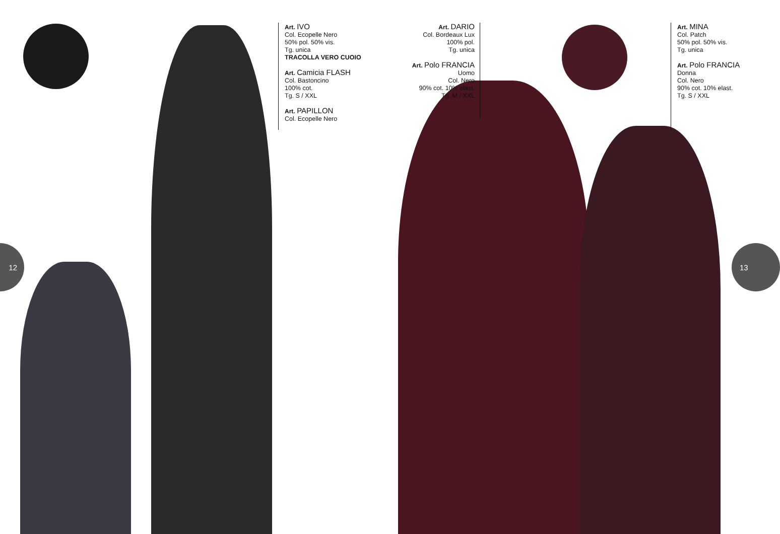12
Art. IVO
Col. Ecopelle Nero
50% pol. 50% vis.
Tg. unica
TRACOLLA VERO CUOIO
Art. Camicia FLASH
Col. Bastoncino
100% cot.
Tg. S / XXL
Art. PAPILLON
Col. Ecopelle Nero
Art. DARIO
Col. Bordeaux Lux
100% pol.
Tg. unica
Art. Polo FRANCIA
Uomo
Col. Nero
90% cot. 10% elast.
Tg. M / XXL
Art. MINA
Col. Patch
50% pol. 50% vis.
Tg. unica
Art. Polo FRANCIA
Donna
Col. Nero
90% cot. 10% elast.
Tg. S / XXL
13